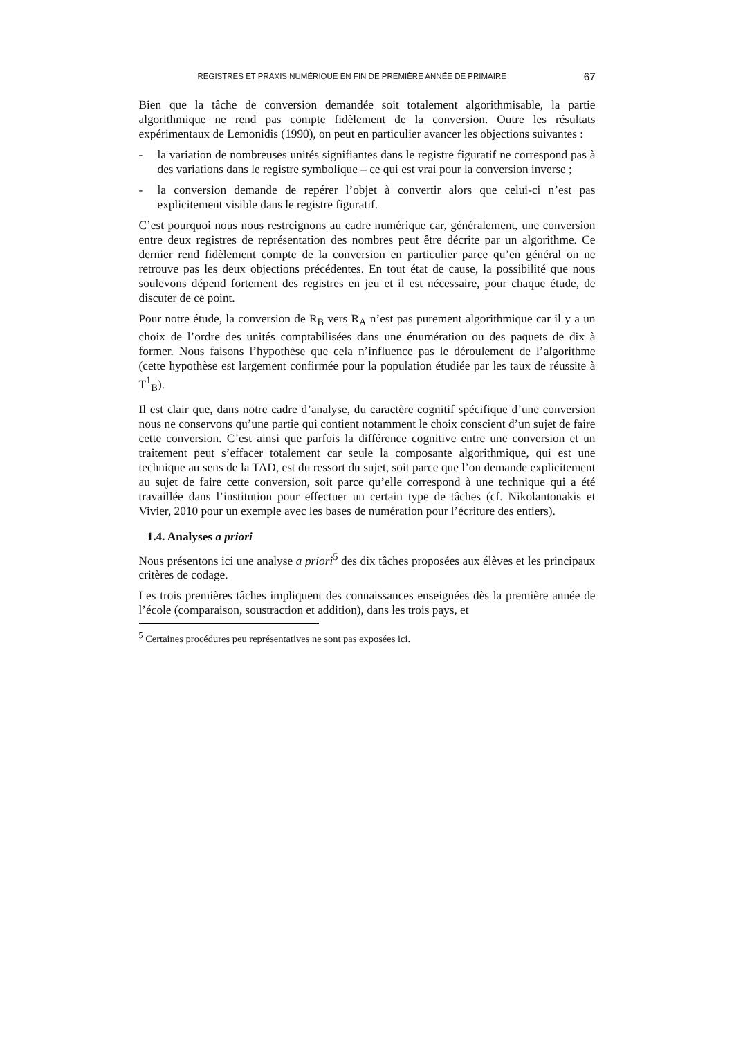REGISTRES ET PRAXIS NUMÉRIQUE EN FIN DE PREMIÈRE ANNÉE DE PRIMAIRE 67
Bien que la tâche de conversion demandée soit totalement algorithmisable, la partie algorithmique ne rend pas compte fidèlement de la conversion. Outre les résultats expérimentaux de Lemonidis (1990), on peut en particulier avancer les objections suivantes :
- la variation de nombreuses unités signifiantes dans le registre figuratif ne correspond pas à des variations dans le registre symbolique – ce qui est vrai pour la conversion inverse ;
- la conversion demande de repérer l’objet à convertir alors que celui-ci n’est pas explicitement visible dans le registre figuratif.
C’est pourquoi nous nous restreignons au cadre numérique car, généralement, une conversion entre deux registres de représentation des nombres peut être décrite par un algorithme. Ce dernier rend fidèlement compte de la conversion en particulier parce qu’en général on ne retrouve pas les deux objections précédentes. En tout état de cause, la possibilité que nous soulevons dépend fortement des registres en jeu et il est nécessaire, pour chaque étude, de discuter de ce point.
Pour notre étude, la conversion de R<sub>B</sub> vers R<sub>A</sub> n’est pas purement algorithmique car il y a un choix de l’ordre des unités comptabilisées dans une énumération ou des paquets de dix à former. Nous faisons l’hypothèse que cela n’influence pas le déroulement de l’algorithme (cette hypothèse est largement confirmée pour la population étudiée par les taux de réussite à T<sup>1</sup><sub>B</sub>).
Il est clair que, dans notre cadre d’analyse, du caractère cognitif spécifique d’une conversion nous ne conservons qu’une partie qui contient notamment le choix conscient d’un sujet de faire cette conversion. C’est ainsi que parfois la différence cognitive entre une conversion et un traitement peut s’effacer totalement car seule la composante algorithmique, qui est une technique au sens de la TAD, est du ressort du sujet, soit parce que l’on demande explicitement au sujet de faire cette conversion, soit parce qu’elle correspond à une technique qui a été travaillée dans l’institution pour effectuer un certain type de tâches (cf. Nikolantonakis et Vivier, 2010 pour un exemple avec les bases de numération pour l’écriture des entiers).
1.4. Analyses a priori
Nous présentons ici une analyse a priori<sup>5</sup> des dix tâches proposées aux élèves et les principaux critères de codage.
Les trois premières tâches impliquent des connaissances enseignées dès la première année de l’école (comparaison, soustraction et addition), dans les trois pays, et
<sup>5</sup> Certaines procédures peu représentatives ne sont pas exposées ici.